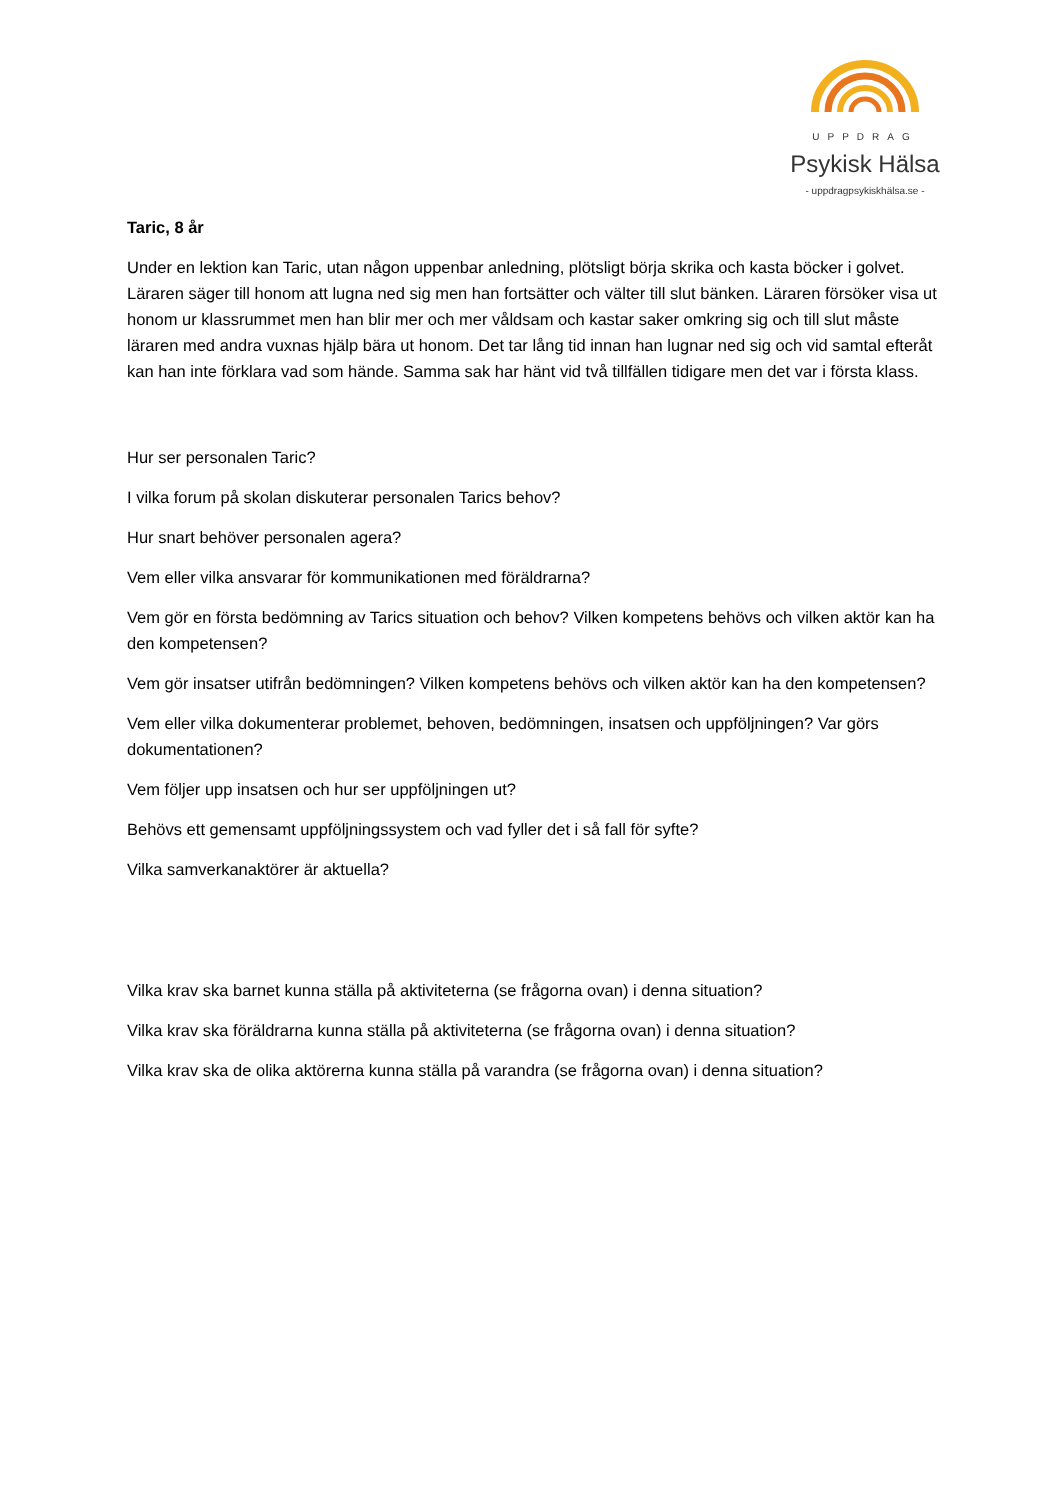UPPDRAG
Psykisk Hälsa
- uppdragpsykiskhälsa.se -
Taric, 8 år
Under en lektion kan Taric, utan någon uppenbar anledning, plötsligt börja skrika och kasta böcker i golvet. Läraren säger till honom att lugna ned sig men han fortsätter och välter till slut bänken. Läraren försöker visa ut honom ur klassrummet men han blir mer och mer våldsam och kastar saker omkring sig och till slut måste läraren med andra vuxnas hjälp bära ut honom. Det tar lång tid innan han lugnar ned sig och vid samtal efteråt kan han inte förklara vad som hände. Samma sak har hänt vid två tillfällen tidigare men det var i första klass.
Hur ser personalen Taric?
I vilka forum på skolan diskuterar personalen Tarics behov?
Hur snart behöver personalen agera?
Vem eller vilka ansvarar för kommunikationen med föräldrarna?
Vem gör en första bedömning av Tarics situation och behov? Vilken kompetens behövs och vilken aktör kan ha den kompetensen?
Vem gör insatser utifrån bedömningen? Vilken kompetens behövs och vilken aktör kan ha den kompetensen?
Vem eller vilka dokumenterar problemet, behoven, bedömningen, insatsen och uppföljningen? Var görs dokumentationen?
Vem följer upp insatsen och hur ser uppföljningen ut?
Behövs ett gemensamt uppföljningssystem och vad fyller det i så fall för syfte?
Vilka samverkanaktörer är aktuella?
Vilka krav ska barnet kunna ställa på aktiviteterna (se frågorna ovan) i denna situation?
Vilka krav ska föräldrarna kunna ställa på aktiviteterna (se frågorna ovan) i denna situation?
Vilka krav ska de olika aktörerna kunna ställa på varandra (se frågorna ovan) i denna situation?